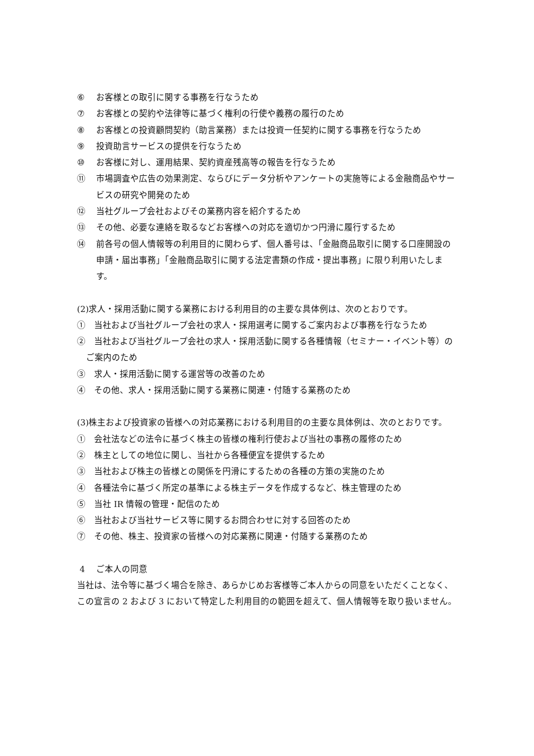⑥ お客様との取引に関する事務を行なうため
⑦ お客様との契約や法律等に基づく権利の行使や義務の履行のため
⑧ お客様との投資顧問契約（助言業務）または投資一任契約に関する事務を行なうため
⑨ 投資助言サービスの提供を行なうため
⑩ お客様に対し、運用結果、契約資産残高等の報告を行なうため
⑪ 市場調査や広告の効果測定、ならびにデータ分析やアンケートの実施等による金融商品やサービスの研究や開発のため
⑫ 当社グループ会社およびその業務内容を紹介するため
⑬ その他、必要な連絡を取るなどお客様への対応を適切かつ円滑に履行するため
⑭ 前各号の個人情報等の利用目的に関わらず、個人番号は、「金融商品取引に関する口座開設の申請・届出事務」「金融商品取引に関する法定書類の作成・提出事務」に限り利用いたします。
(2)求人・採用活動に関する業務における利用目的の主要な具体例は、次のとおりです。
①　当社および当社グループ会社の求人・採用選考に関するご案内および事務を行なうため
②　当社および当社グループ会社の求人・採用活動に関する各種情報（セミナー・イベント等）のご案内のため
③　求人・採用活動に関する運営等の改善のため
④　その他、求人・採用活動に関する業務に関連・付随する業務のため
(3)株主および投資家の皆様への対応業務における利用目的の主要な具体例は、次のとおりです。
①　会社法などの法令に基づく株主の皆様の権利行使および当社の事務の履修のため
②　株主としての地位に関し、当社から各種便宜を提供するため
③　当社および株主の皆様との関係を円滑にするための各種の方策の実施のため
④　各種法令に基づく所定の基準による株主データを作成するなど、株主管理のため
⑤　当社 IR 情報の管理・配信のため
⑥　当社および当社サービス等に関するお問合わせに対する回答のため
⑦　その他、株主、投資家の皆様への対応業務に関連・付随する業務のため
4　 ご本人の同意
当社は、法令等に基づく場合を除き、あらかじめお客様等ご本人からの同意をいただくことなく、この宣言の 2 および 3 において特定した利用目的の範囲を超えて、個人情報等を取り扱いません。